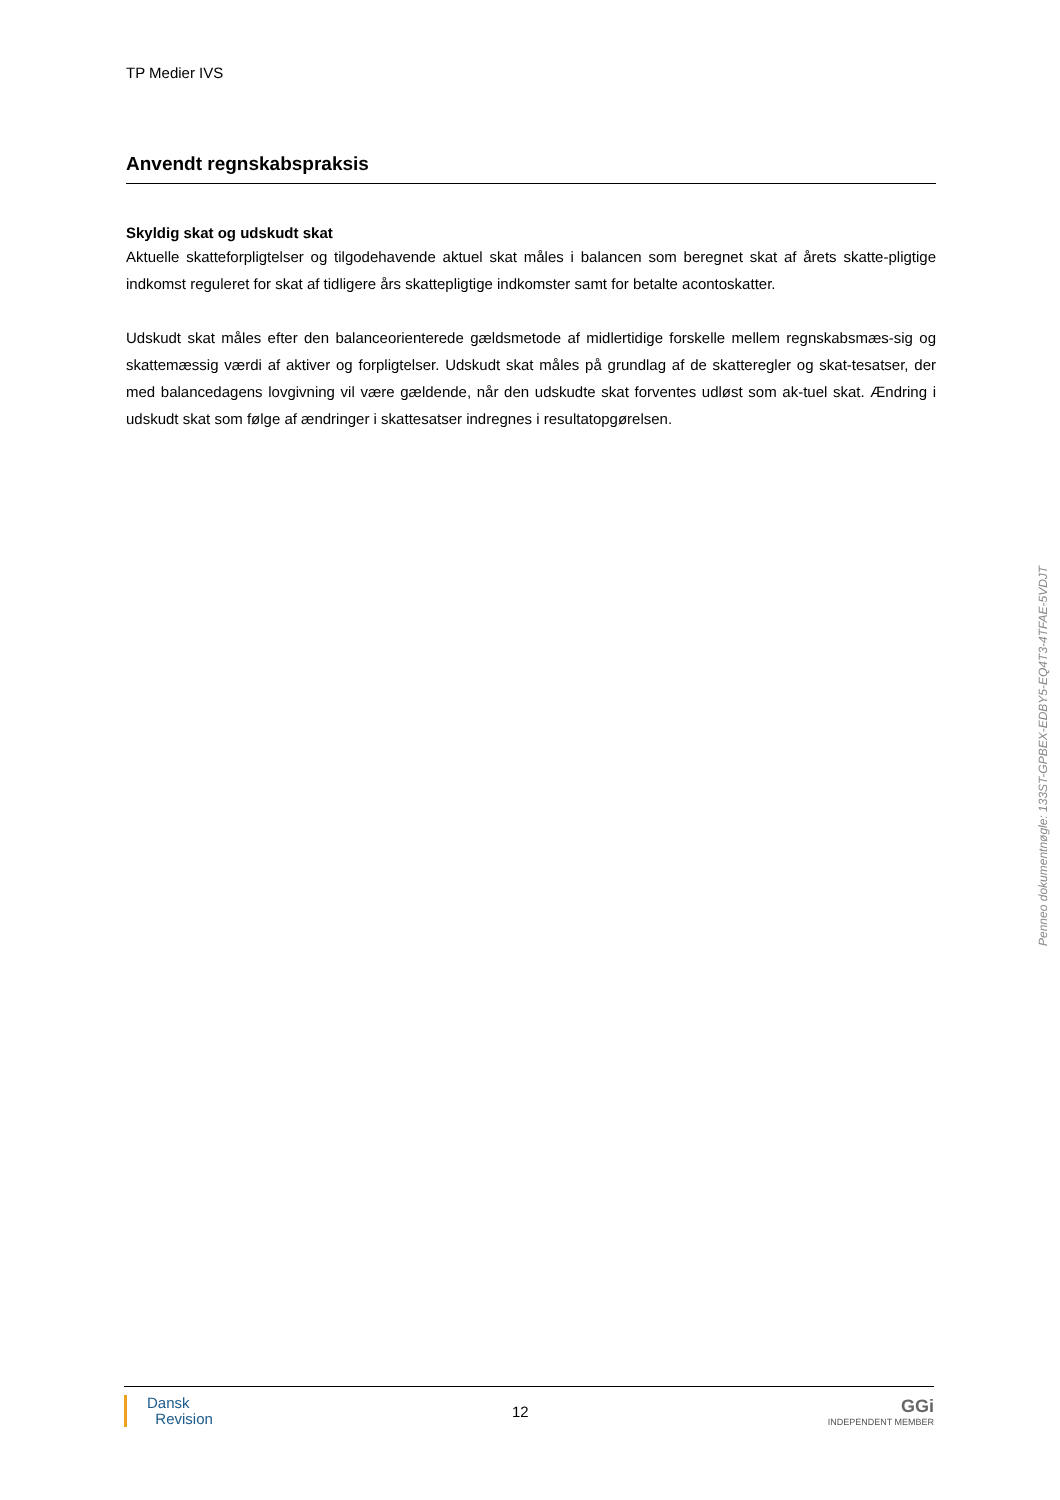TP Medier IVS
Anvendt regnskabspraksis
Skyldig skat og udskudt skat
Aktuelle skatteforpligtelser og tilgodehavende aktuel skat måles i balancen som beregnet skat af årets skatte-pligtige indkomst reguleret for skat af tidligere års skattepligtige indkomster samt for betalte acontoskatter.
Udskudt skat måles efter den balanceorienterede gældsmetode af midlertidige forskelle mellem regnskabsmæs-sig og skattemæssig værdi af aktiver og forpligtelser. Udskudt skat måles på grundlag af de skatteregler og skat-tesatser, der med balancedagens lovgivning vil være gældende, når den udskudte skat forventes udløst som ak-tuel skat. Ændring i udskudt skat som følge af ændringer i skattesatser indregnes i resultatopgørelsen.
Penneo dokumentnøgle: 133ST-GPBEX-EDBY5-EQ4T3-4TFAE-5VDJT
Dansk
Revision
12
GGi
INDEPENDENT MEMBER